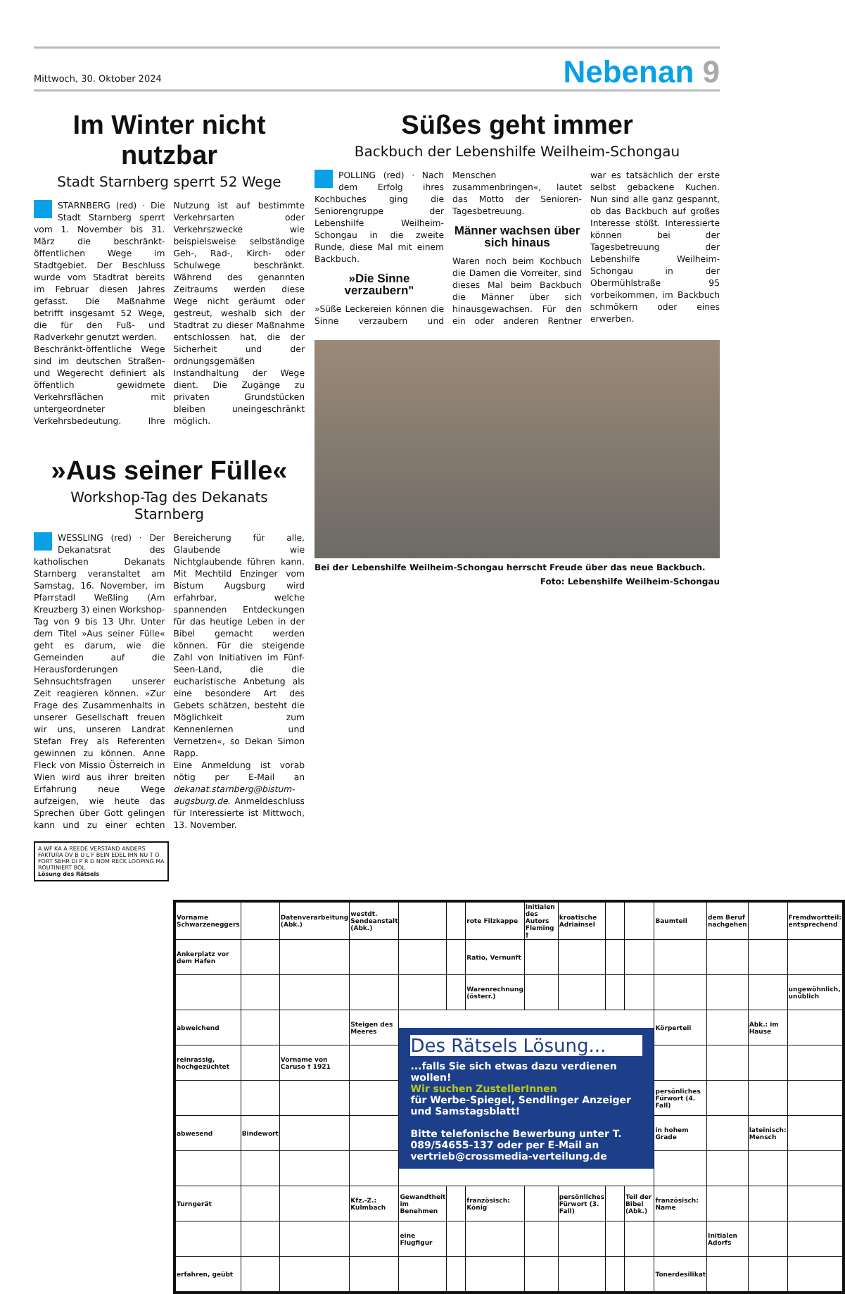Mittwoch, 30. Oktober 2024
Nebenan 9
Im Winter nicht nutzbar
Stadt Starnberg sperrt 52 Wege
STARNBERG (red) · Die Stadt Starnberg sperrt vom 1. November bis 31. März die beschränkt-öffentlichen Wege im Stadtgebiet. Der Beschluss wurde vom Stadtrat bereits im Februar diesen Jahres gefasst. Die Maßnahme betrifft insgesamt 52 Wege, die für den Fuß- und Radverkehr genutzt werden.
Beschränkt-öffentliche Wege sind im deutschen Straßen- und Wegerecht definiert als öffentlich gewidmete Verkehrsflächen mit untergeordneter Verkehrsbedeutung. Ihre Nutzung ist auf bestimmte Verkehrsarten oder Verkehrszwecke wie beispielsweise selbständige Geh-, Rad-, Kirch- oder Schulwege beschränkt. Während des genannten Zeitraums werden diese Wege nicht geräumt oder gestreut, weshalb sich der Stadtrat zu dieser Maßnahme entschlossen hat, die der Sicherheit und der ordnungsgemäßen Instandhaltung der Wege dient. Die Zugänge zu privaten Grundstücken bleiben uneingeschränkt möglich.
»Aus seiner Fülle«
Workshop-Tag des Dekanats Starnberg
WESSLING (red) · Der Dekanatsrat des katholischen Dekanats Starnberg veranstaltet am Samstag, 16. November, im Pfarrstadl Weßling (Am Kreuzberg 3) einen Workshop-Tag von 9 bis 13 Uhr. Unter dem Titel »Aus seiner Fülle« geht es darum, wie die Gemeinden auf die Herausforderungen Sehnsuchtsfragen unserer Zeit reagieren können. »Zur Frage des Zusammenhalts in unserer Gesellschaft freuen wir uns, unseren Landrat Stefan Frey als Referenten gewinnen zu können. Anne Fleck von Missio Österreich in Wien wird aus ihrer breiten Erfahrung neue Wege aufzeigen, wie heute das Sprechen über Gott gelingen kann und zu einer echten Bereicherung für alle, Glaubende wie Nichtglaubende führen kann. Mit Mechtild Enzinger vom Bistum Augsburg wird erfahrbar, welche spannenden Entdeckungen für das heutige Leben in der Bibel gemacht werden können. Für die steigende Zahl von Initiativen im Fünf-Seen-Land, die die eucharistische Anbetung als eine besondere Art des Gebets schätzen, besteht die Möglichkeit zum Kennenlernen und Vernetzen«, so Dekan Simon Rapp.
Eine Anmeldung ist vorab nötig per E-Mail an dekanat.starnberg@bistum-augsburg.de. Anmeldeschluss für Interessierte ist Mittwoch, 13. November.
A WF KA A REEDE VERSTAND ANDERS FAKTURA OV B U L F BEIN EDEL IHN NU T O FORT SEHR DI P R D NOM RECK LOOPING MA ROUTINIERT BOL
Lösung des Rätsels
Süßes geht immer
Backbuch der Lebenshilfe Weilheim-Schongau
POLLING (red) · Nach dem Erfolg ihres Kochbuches ging die Seniorengruppe der Lebenshilfe Weilheim-Schongau in die zweite Runde, diese Mal mit einem Backbuch.
»Die Sinne verzaubern"
»Süße Leckereien können die Sinne verzaubern und Menschen zusammenbringen«, lautet das Motto der Senioren-Tagesbetreuung.
Männer wachsen über sich hinaus
Waren noch beim Kochbuch die Damen die Vorreiter, sind dieses Mal beim Backbuch die Männer über sich hinausgewachsen. Für den ein oder anderen Rentner war es tatsächlich der erste selbst gebackene Kuchen. Nun sind alle ganz gespannt, ob das Backbuch auf großes Interesse stößt. Interessierte können bei der Tagesbetreuung der Lebenshilfe Weilheim-Schongau in der Obermühlstraße 95 vorbeikommen, im Backbuch schmökern oder eines erwerben.
Bei der Lebenshilfe Weilheim-Schongau herrscht Freude über das neue Backbuch.
Foto: Lebenshilfe Weilheim-Schongau
| Vorname Schwarzeneggers | | Datenverarbeitung (Abk.) | westdt. Sendeanstalt (Abk.) | | | rote Filzkappe | Initialen des Autors Fleming † | kroatische Adriainsel | | | Baumteil | dem Beruf nachgehen | | Fremdwortteil: entsprechend |
| Ankerplatz vor dem Hafen | | | | | | Ratio, Vernunft | | | | | | | | |
| | | | | | | Warenrechnung (österr.) | | | | | | | | ungewöhnlich, unüblich |
| abweichend | | | Steigen des Meeres | Des Rätsels Lösung... ...falls Sie sich etwas dazu verdienen wollen! Wir suchen ZustellerInnen für Werbe-Spiegel, Sendlinger Anzeiger und Samstagsblatt! Bitte telefonische Bewerbung unter T. 089/54655-137 oder per E-Mail an vertrieb@crossmedia-verteilung.de | | | | | | | Körperteil | | Abk.: im Hause | |
| reinrassig, hochgezüchtet | | Vorname von Caruso † 1921 | | | | | | | | | | | | |
| | | | | | | | | | | | persönliches Fürwort (4. Fall) | | | |
| abwesend | Bindewort | | | | | | | | | | in hohem Grade | | lateinisch: Mensch | |
| Turngerät | | | Kfz.-Z.: Kulmbach | Gewandtheit im Benehmen | | französisch: König | | persönliches Fürwort (3. Fall) | | Teil der Bibel (Abk.) | französisch: Name | | | |
| | | | | eine Flugfigur | | | | | | | | Initialen Adorfs | | |
| erfahren, geübt | | | | | | | | | | | Tonerdesilikat | | | |